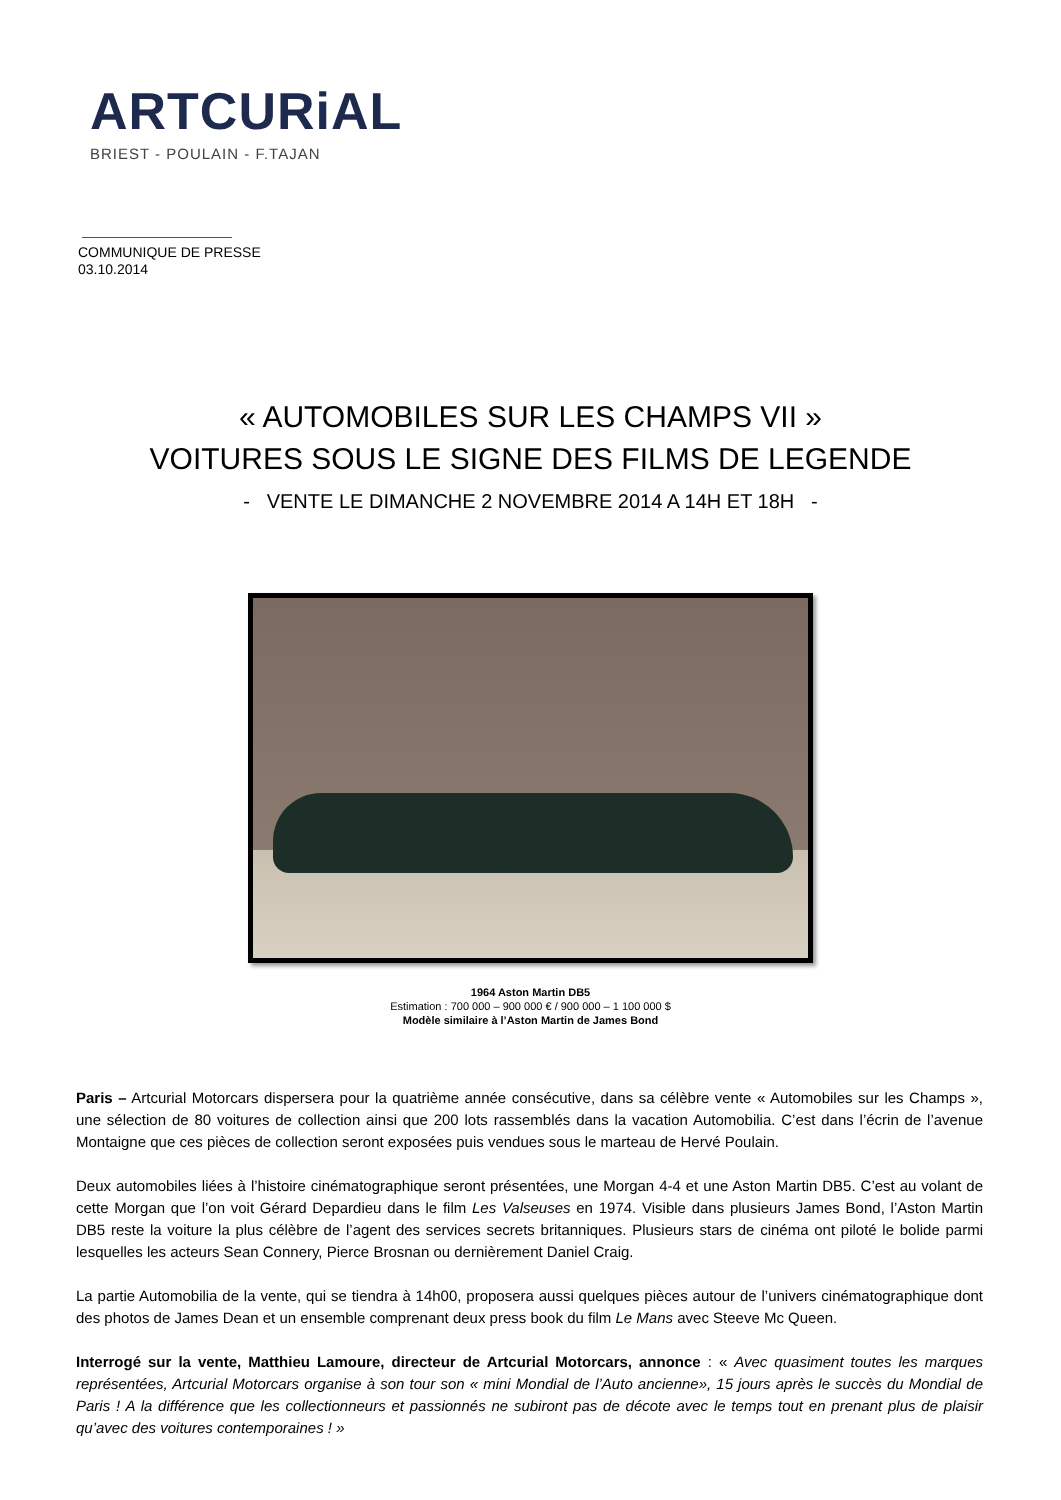ARTCURiAL
BRIEST - POULAIN - F.TAJAN
COMMUNIQUE DE PRESSE
03.10.2014
« AUTOMOBILES SUR LES CHAMPS VII »
VOITURES SOUS LE SIGNE DES FILMS DE LEGENDE
- VENTE LE DIMANCHE 2 NOVEMBRE 2014 A 14H ET 18H -
1964 Aston Martin DB5
Estimation : 700 000 – 900 000 € / 900 000 – 1 100 000 $
Modèle similaire à l’Aston Martin de James Bond
Paris – Artcurial Motorcars dispersera pour la quatrième année consécutive, dans sa célèbre vente « Automobiles sur les Champs », une sélection de 80 voitures de collection ainsi que 200 lots rassemblés dans la vacation Automobilia. C’est dans l’écrin de l’avenue Montaigne que ces pièces de collection seront exposées puis vendues sous le marteau de Hervé Poulain.
Deux automobiles liées à l’histoire cinématographique seront présentées, une Morgan 4-4 et une Aston Martin DB5. C’est au volant de cette Morgan que l’on voit Gérard Depardieu dans le film Les Valseuses en 1974. Visible dans plusieurs James Bond, l’Aston Martin DB5 reste la voiture la plus célèbre de l’agent des services secrets britanniques. Plusieurs stars de cinéma ont piloté le bolide parmi lesquelles les acteurs Sean Connery, Pierce Brosnan ou dernièrement Daniel Craig.
La partie Automobilia de la vente, qui se tiendra à 14h00, proposera aussi quelques pièces autour de l’univers cinématographique dont des photos de James Dean et un ensemble comprenant deux press book du film Le Mans avec Steeve Mc Queen.
Interrogé sur la vente, Matthieu Lamoure, directeur de Artcurial Motorcars, annonce : « Avec quasiment toutes les marques représentées, Artcurial Motorcars organise à son tour son « mini Mondial de l’Auto ancienne», 15 jours après le succès du Mondial de Paris ! A la différence que les collectionneurs et passionnés ne subiront pas de décote avec le temps tout en prenant plus de plaisir qu’avec des voitures contemporaines ! »